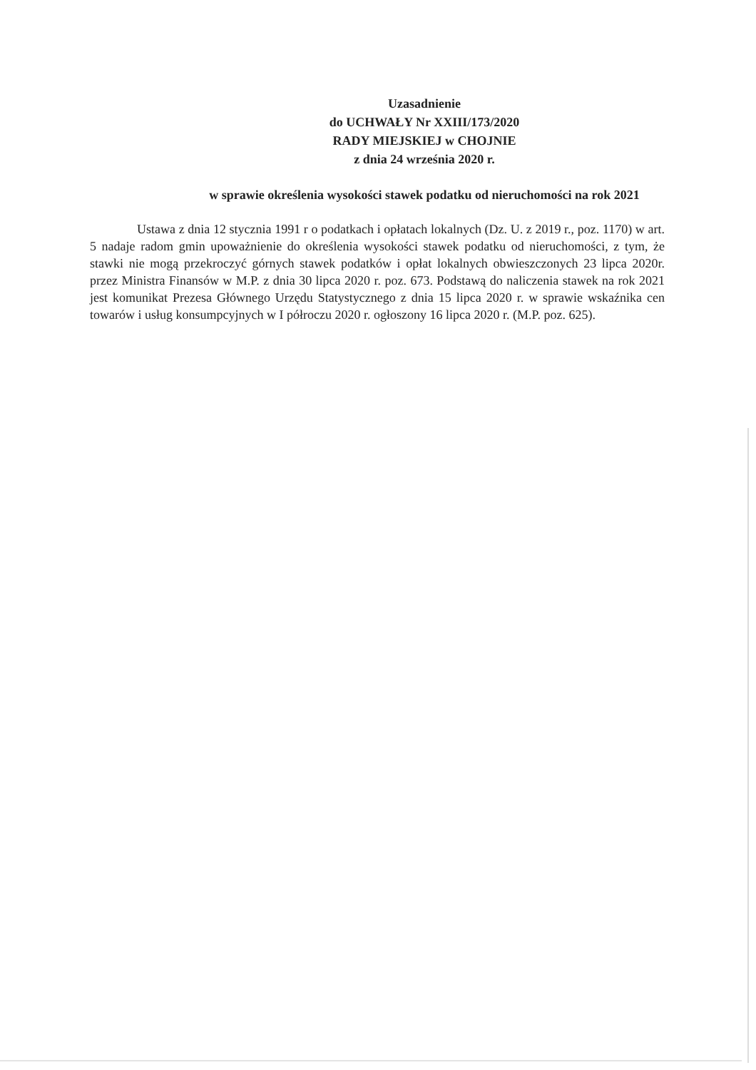Uzasadnienie
do UCHWAŁY Nr XXIII/173/2020
RADY MIEJSKIEJ w CHOJNIE
z dnia 24 września 2020 r.
w sprawie określenia wysokości stawek podatku od nieruchomości na rok 2021
Ustawa z dnia 12 stycznia 1991 r o podatkach i opłatach lokalnych (Dz. U. z 2019 r., poz. 1170) w art. 5 nadaje radom gmin upoważnienie do określenia wysokości stawek podatku od nieruchomości, z tym, że stawki nie mogą przekroczyć górnych stawek podatków i opłat lokalnych obwieszczonych 23 lipca 2020r. przez Ministra Finansów w M.P. z dnia 30 lipca 2020 r. poz. 673. Podstawą do naliczenia stawek na rok 2021 jest komunikat Prezesa Głównego Urzędu Statystycznego z dnia 15 lipca 2020 r. w sprawie wskaźnika cen towarów i usług konsumpcyjnych w I półroczu 2020 r. ogłoszony 16 lipca 2020 r. (M.P. poz. 625).